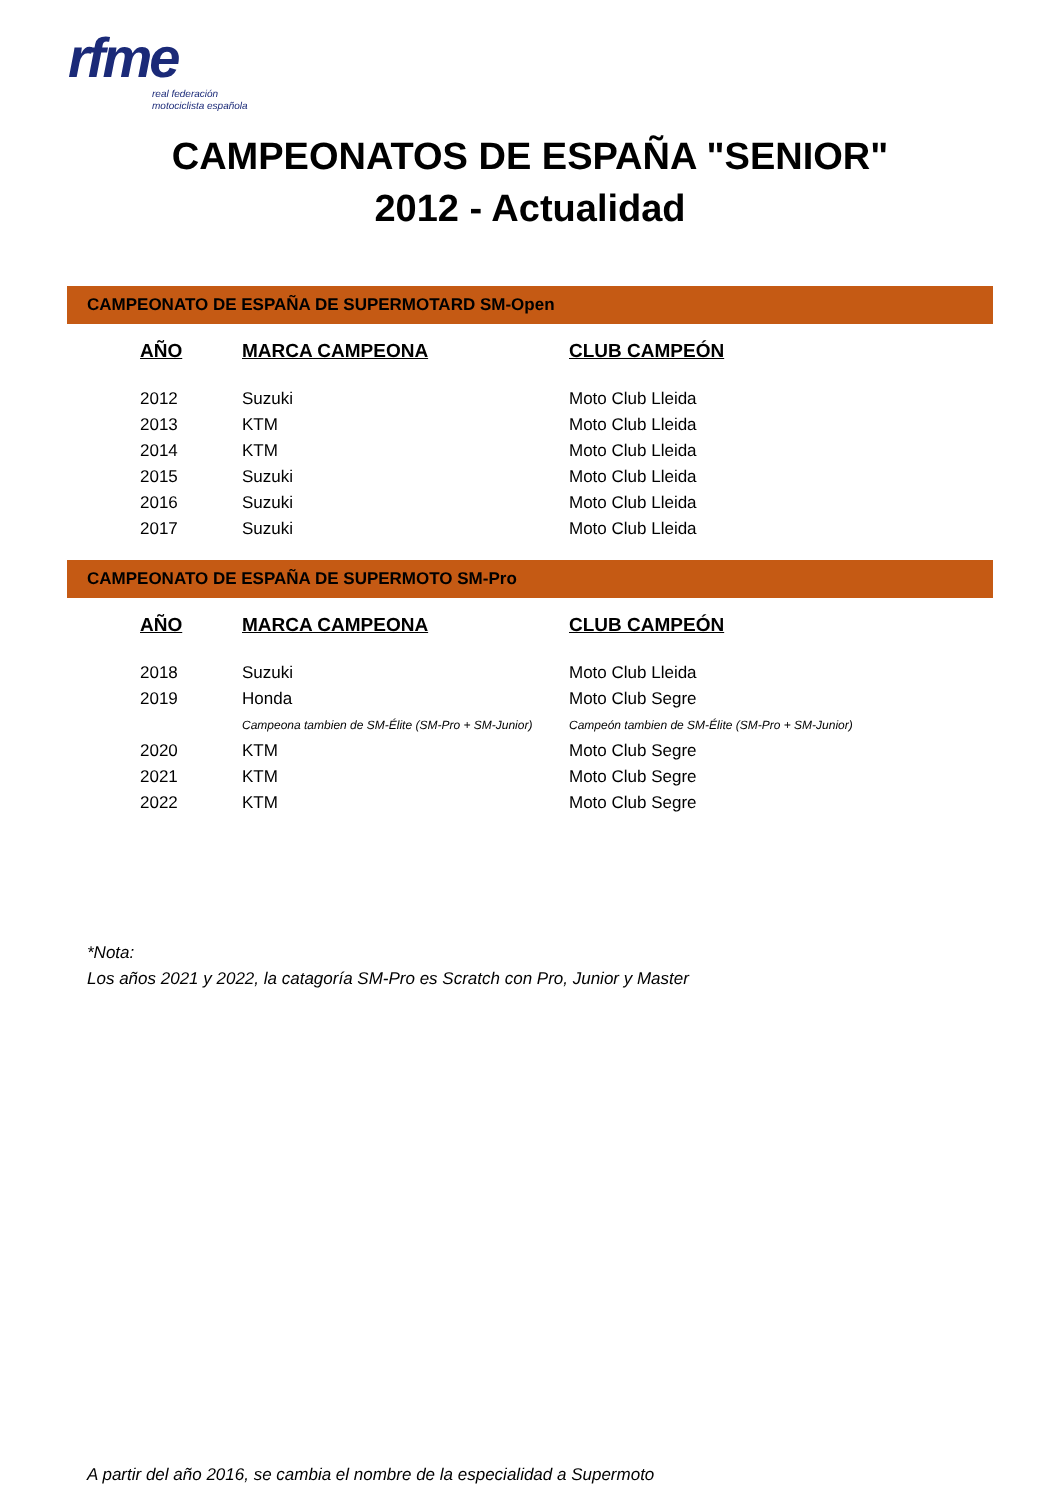rfme
real federación
motociclista española
CAMPEONATOS DE ESPAÑA "SENIOR"
2012 - Actualidad
CAMPEONATO DE ESPAÑA DE SUPERMOTARD SM-Open
| AÑO | MARCA CAMPEONA | CLUB CAMPEÓN |
| --- | --- | --- |
| 2012 | Suzuki | Moto Club Lleida |
| 2013 | KTM | Moto Club Lleida |
| 2014 | KTM | Moto Club Lleida |
| 2015 | Suzuki | Moto Club Lleida |
| 2016 | Suzuki | Moto Club Lleida |
| 2017 | Suzuki | Moto Club Lleida |
CAMPEONATO DE ESPAÑA DE SUPERMOTO SM-Pro
| AÑO | MARCA CAMPEONA | CLUB CAMPEÓN |
| --- | --- | --- |
| 2018 | Suzuki | Moto Club Lleida |
| 2019 | Honda | Moto Club Segre |
| | Campeona tambien de SM-Élite (SM-Pro + SM-Junior) | Campeón tambien de SM-Élite (SM-Pro + SM-Junior) |
| 2020 | KTM | Moto Club Segre |
| 2021 | KTM | Moto Club Segre |
| 2022 | KTM | Moto Club Segre |
*Nota:
Los años 2021 y 2022, la catagoría SM-Pro es Scratch con Pro, Junior y Master
A partir del año 2016, se cambia el nombre de la especialidad a Supermoto